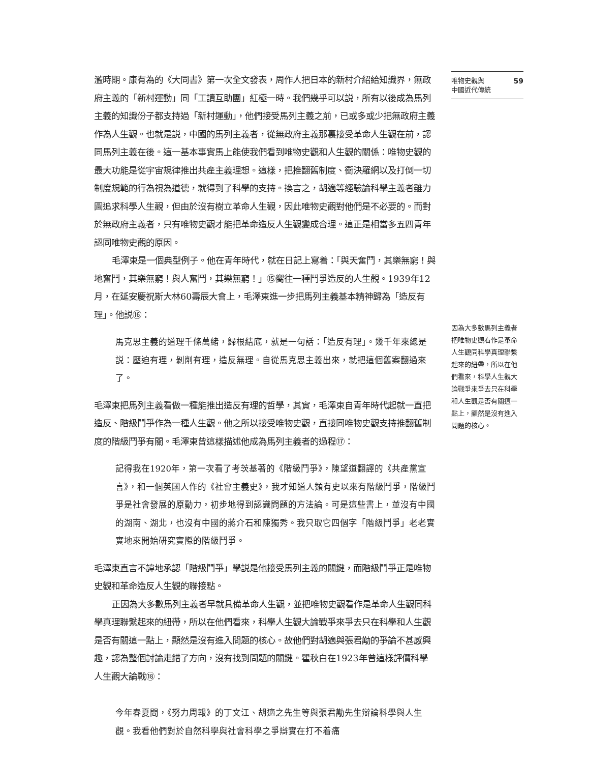濫時期。康有為的《大同書》第一次全文發表，周作人把日本的新村介紹給知識界，無政府主義的「新村運動」同「工讀互助團」紅極一時。我們幾乎可以説，所有以後成為馬列主義的知識份子都支持過「新村運動」，他們接受馬列主義之前，已或多或少把無政府主義作為人生觀。也就是説，中國的馬列主義者，從無政府主義那裏接受革命人生觀在前，認同馬列主義在後。這一基本事實馬上能使我們看到唯物史觀和人生觀的關係：唯物史觀的最大功能是從宇宙規律推出共產主義理想。這樣，把推翻舊制度、衝決羅網以及打倒一切制度規範的行為視為道德，就得到了科學的支持。換言之，胡適等經驗論科學主義者雖力圖追求科學人生觀，但由於沒有樹立革命人生觀，因此唯物史觀對他們是不必要的。而對於無政府主義者，只有唯物史觀才能把革命造反人生觀變成合理。這正是相當多五四青年認同唯物史觀的原因。
毛澤東是一個典型例子。他在青年時代，就在日記上寫着：「與天奮鬥，其樂無窮！與地奮鬥，其樂無窮！與人奮鬥，其樂無窮！」⑮嚮往一種鬥爭造反的人生觀。1939年12月，在延安慶祝斯大林60壽辰大會上，毛澤東進一步把馬列主義基本精神歸為「造反有理」。他説⑯：
馬克思主義的道理千條萬緒，歸根結底，就是一句話：「造反有理」。幾千年來總是説：壓迫有理，剝削有理，造反無理。自從馬克思主義出來，就把這個舊案翻過來了。
毛澤東把馬列主義看做一種能推出造反有理的哲學，其實，毛澤東自青年時代起就一直把造反、階級鬥爭作為一種人生觀。他之所以接受唯物史觀，直接同唯物史觀支持推翻舊制度的階級鬥爭有關。毛澤東曾這樣描述他成為馬列主義者的過程⑰：
記得我在1920年，第一次看了考茨基著的《階級鬥爭》，陳望道翻譯的《共產黨宣言》，和一個英國人作的《社會主義史》，我才知道人類有史以來有階級鬥爭，階級鬥爭是社會發展的原動力，初步地得到認識問題的方法論。可是這些書上，並沒有中國的湖南、湖北，也沒有中國的蔣介石和陳獨秀。我只取它四個字「階級鬥爭」老老實實地來開始研究實際的階級鬥爭。
毛澤東直言不諱地承認「階級鬥爭」學説是他接受馬列主義的關鍵，而階級鬥爭正是唯物史觀和革命造反人生觀的聯接點。
正因為大多數馬列主義者早就具備革命人生觀，並把唯物史觀看作是革命人生觀同科學真理聯繫起來的紐帶，所以在他們看來，科學人生觀大論戰爭來爭去只在科學和人生觀是否有關這一點上，顯然是沒有進入問題的核心。故他們對胡適與張君勱的爭論不甚感興趣，認為整個討論走錯了方向，沒有找到問題的關鍵。瞿秋白在1923年曾這樣評價科學人生觀大論戰⑱：
今年春夏間，《努力周報》的丁文江、胡適之先生等與張君勱先生辯論科學與人生觀。我看他們對於自然科學與社會科學之爭辯實在打不着痛
唯物史觀與
中國近代傳統 59
因為大多數馬列主義者把唯物史觀看作是革命人生觀同科學真理聯繫起來的紐帶，所以在他們看來，科學人生觀大論戰爭來爭去只在科學和人生觀是否有關這一點上，顯然是沒有進入問題的核心。